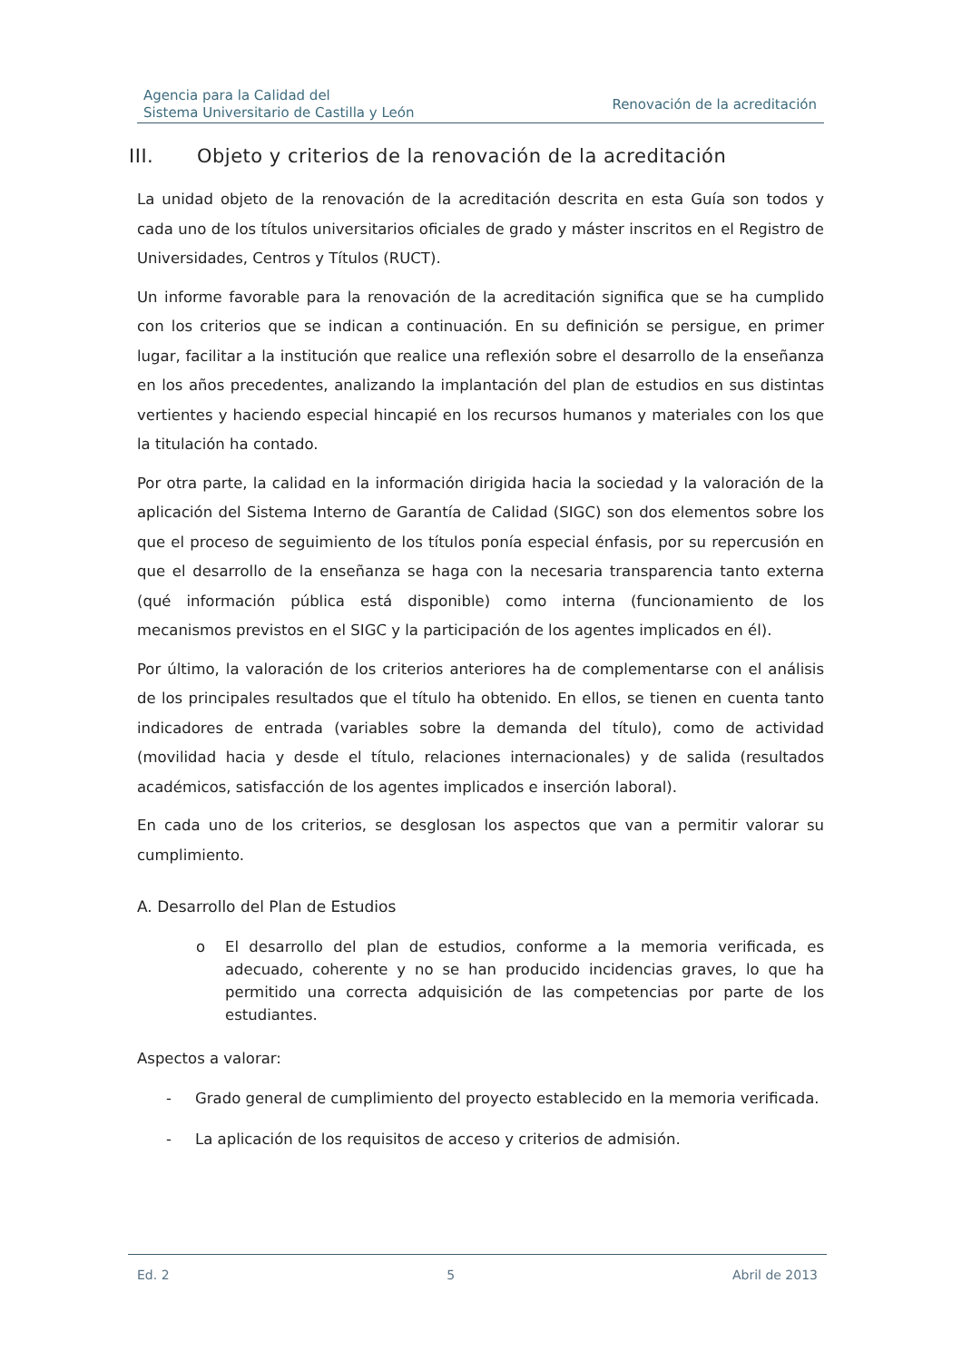Agencia para la Calidad del
Sistema Universitario de Castilla y León
Renovación de la acreditación
III. Objeto y criterios de la renovación de la acreditación
La unidad objeto de la renovación de la acreditación descrita en esta Guía son todos y cada uno de los títulos universitarios oficiales de grado y máster inscritos en el Registro de Universidades, Centros y Títulos (RUCT).
Un informe favorable para la renovación de la acreditación significa que se ha cumplido con los criterios que se indican a continuación. En su definición se persigue, en primer lugar, facilitar a la institución que realice una reflexión sobre el desarrollo de la enseñanza en los años precedentes, analizando la implantación del plan de estudios en sus distintas vertientes y haciendo especial hincapié en los recursos humanos y materiales con los que la titulación ha contado.
Por otra parte, la calidad en la información dirigida hacia la sociedad y la valoración de la aplicación del Sistema Interno de Garantía de Calidad (SIGC) son dos elementos sobre los que el proceso de seguimiento de los títulos ponía especial énfasis, por su repercusión en que el desarrollo de la enseñanza se haga con la necesaria transparencia tanto externa (qué información pública está disponible) como interna (funcionamiento de los mecanismos previstos en el SIGC y la participación de los agentes implicados en él).
Por último, la valoración de los criterios anteriores ha de complementarse con el análisis de los principales resultados que el título ha obtenido. En ellos, se tienen en cuenta tanto indicadores de entrada (variables sobre la demanda del título), como de actividad (movilidad hacia y desde el título, relaciones internacionales) y de salida (resultados académicos, satisfacción de los agentes implicados e inserción laboral).
En cada uno de los criterios, se desglosan los aspectos que van a permitir valorar su cumplimiento.
A. Desarrollo del Plan de Estudios
o El desarrollo del plan de estudios, conforme a la memoria verificada, es adecuado, coherente y no se han producido incidencias graves, lo que ha permitido una correcta adquisición de las competencias por parte de los estudiantes.
Aspectos a valorar:
- Grado general de cumplimiento del proyecto establecido en la memoria verificada.
- La aplicación de los requisitos de acceso y criterios de admisión.
Ed. 2 5 Abril de 2013